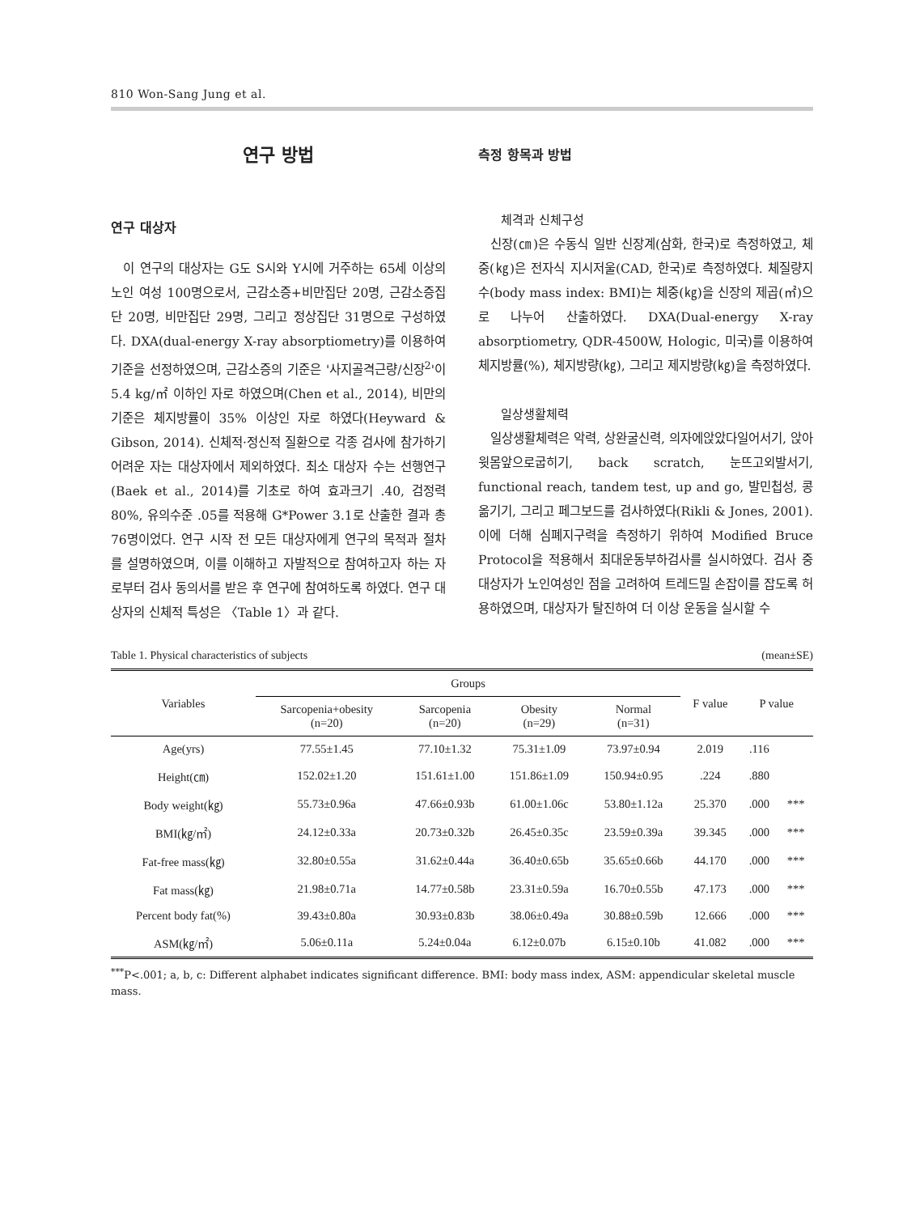810 Won-Sang Jung et al.
연구 방법
연구 대상자
이 연구의 대상자는 G도 S시와 Y시에 거주하는 65세 이상의 노인 여성 100명으로서, 근감소증+비만집단 20명, 근감소증집단 20명, 비만집단 29명, 그리고 정상집단 31명으로 구성하였다. DXA(dual-energy X-ray absorptiometry)를 이용하여 기준을 선정하였으며, 근감소증의 기준은 '사지골격근량/신장<sup>2</sup>'이 5.4 kg/㎡ 이하인 자로 하였으며(Chen et al., 2014), 비만의 기준은 체지방률이 35% 이상인 자로 하였다(Heyward & Gibson, 2014). 신체적·정신적 질환으로 각종 검사에 참가하기 어려운 자는 대상자에서 제외하였다. 최소 대상자 수는 선행연구(Baek et al., 2014)를 기초로 하여 효과크기 .40, 검정력 80%, 유의수준 .05를 적용해 G*Power 3.1로 산출한 결과 총 76명이었다. 연구 시작 전 모든 대상자에게 연구의 목적과 절차를 설명하였으며, 이를 이해하고 자발적으로 참여하고자 하는 자로부터 검사 동의서를 받은 후 연구에 참여하도록 하였다. 연구 대상자의 신체적 특성은 〈Table 1〉과 같다.
측정 항목과 방법
체격과 신체구성
신장(㎝)은 수동식 일반 신장계(삼화, 한국)로 측정하였고, 체중(㎏)은 전자식 지시저울(CAD, 한국)로 측정하였다. 체질량지수(body mass index: BMI)는 체중(㎏)을 신장의 제곱(㎡)으로 나누어 산출하였다. DXA(Dual-energy X-ray absorptiometry, QDR-4500W, Hologic, 미국)를 이용하여 체지방률(%), 체지방량(㎏), 그리고 제지방량(㎏)을 측정하였다.
일상생활체력
일상생활체력은 악력, 상완굴신력, 의자에앉았다일어서기, 앉아윗몸앞으로굽히기, back scratch, 눈뜨고외발서기, functional reach, tandem test, up and go, 발민첩성, 콩옮기기, 그리고 페그보드를 검사하였다(Rikli & Jones, 2001). 이에 더해 심폐지구력을 측정하기 위하여 Modified Bruce Protocol을 적용해서 최대운동부하검사를 실시하였다. 검사 중 대상자가 노인여성인 점을 고려하여 트레드밀 손잡이를 잡도록 허용하였으며, 대상자가 탈진하여 더 이상 운동을 실시할 수
Table 1. Physical characteristics of subjects (mean±SE)
| Variables | Groups | | | | F value | P value | |
| --- | --- | --- | --- | --- | --- | --- | --- |
| | Sarcopenia+obesity (n=20) | Sarcopenia (n=20) | Obesity (n=29) | Normal (n=31) | | | |
| Age(yrs) | 77.55±1.45 | 77.10±1.32 | 75.31±1.09 | 73.97±0.94 | 2.019 | .116 | |
| Height(㎝) | 152.02±1.20 | 151.61±1.00 | 151.86±1.09 | 150.94±0.95 | .224 | .880 | |
| Body weight(㎏) | 55.73±0.96a | 47.66±0.93b | 61.00±1.06c | 53.80±1.12a | 25.370 | .000 | *** |
| BMI(㎏/㎡) | 24.12±0.33a | 20.73±0.32b | 26.45±0.35c | 23.59±0.39a | 39.345 | .000 | *** |
| Fat-free mass(㎏) | 32.80±0.55a | 31.62±0.44a | 36.40±0.65b | 35.65±0.66b | 44.170 | .000 | *** |
| Fat mass(㎏) | 21.98±0.71a | 14.77±0.58b | 23.31±0.59a | 16.70±0.55b | 47.173 | .000 | *** |
| Percent body fat(%) | 39.43±0.80a | 30.93±0.83b | 38.06±0.49a | 30.88±0.59b | 12.666 | .000 | *** |
| ASM(㎏/㎡) | 5.06±0.11a | 5.24±0.04a | 6.12±0.07b | 6.15±0.10b | 41.082 | .000 | *** |
<sup>***</sup> P<.001; a, b, c: Different alphabet indicates significant difference. BMI: body mass index, ASM: appendicular skeletal muscle mass.